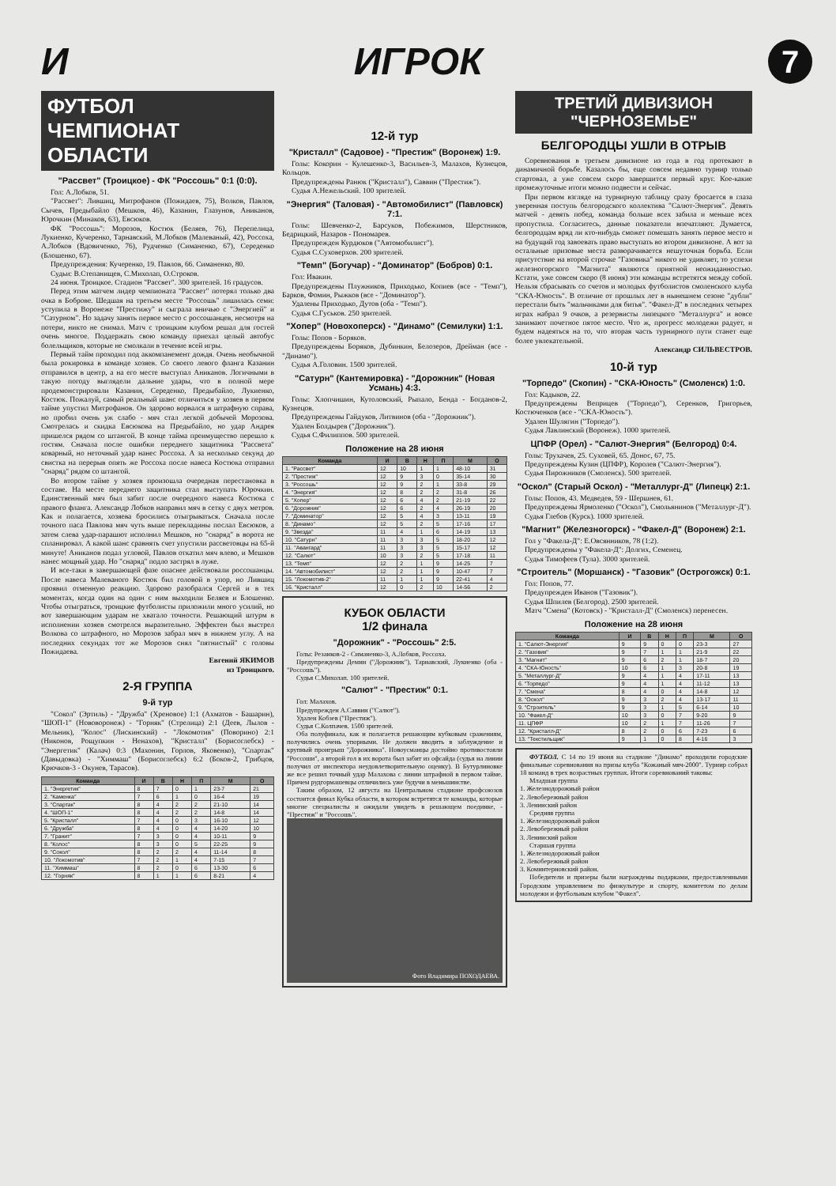И ИГРОК 7
ФУТБОЛ ЧЕМПИОНАТ ОБЛАСТИ
"Рассвет" (Троицкое) - ФК "Россошь" 0:1 (0:0).
Гол: А.Лобков, 51.
"Рассвет": Лившиц, Митрофанов (Пожидаев, 75), Волков, Павлов, Сычев, Предыбайло (Мешков, 46), Казанин, Глазунов, Аниканов, Юрочкин (Минаков, 63), Евсюков.
ФК "Россошь": Морозов, Костюк (Беляев, 76), Перепелица, Лукиенко, Кучеренко, Тарнавский, М.Лобков (Малеваный, 42), Россоха, А.Лобков (Вдовиченко, 76), Рудченко (Симаненко, 67), Середенко (Блошенко, 67).
Предупреждения: Кучеренко, 19. Павлов, 66. Симаненко, 80.
Судьи: В.Степанищев, С.Михолап, О.Строков.
24 июня. Троицкое. Стадион "Рассвет". 300 зрителей. 16 градусов.
Перед этим матчем лидер чемпионата "Рассвет" потерял только два очка в Боброве. Шедшая на третьем месте "Россошь" лишилась семи: уступила в Воронеже "Престижу" и сыграла вничью с "Энергией" и "Сатурном". Но задачу занять первое место с россошанцев, несмотря на потери, никто не снимал. Матч с троицким клубом решал для гостей очень многое. Поддержать свою команду приехал целый автобус болельщиков, которые не смолкали в течение всей игры.
Первый тайм проходил под аккомпанемент дождя. Очень необычной была рокировка в команде хозяев. Со своего левого фланга Казанин отправился в центр, а на его месте выступал Аниканов. Логичными в такую погоду выглядели дальние удары, что в полной мере продемонстрировали Казанин, Середенко, Предыбайло, Лукиенко, Костюк. Пожалуй, самый реальный шанс отличиться у хозяев в первом тайме упустил Митрофанов. Он здорово ворвался в штрафную справа, но пробил очень уж слабо - мяч стал легкой добычей Морозова. Смотрелась и скидка Евсюкова на Предыбайло, но удар Андрея пришелся рядом со штангой. В конце тайма преимущество перешло к гостям. Сначала после ошибки переднего защитника "Рассвета" коварный, но неточный удар нанес Россоха. А за несколько секунд до свистка на перерыв опять же Россоха после навеса Костюка отправил "снаряд" рядом со штангой.
Во втором тайме у хозяев произошла очередная перестановка в составе. На месте переднего защитника стал выступать Юрочкин. Единственный мяч был забит после очередного навеса Костюка с правого фланга. Александр Лобков направил мяч в сетку с двух метров. Как и полагается, хозяева бросились отыгрываться. Сначала после точного паса Павлова мяч чуть выше перекладины послал Евсюков, а затем слева удар-парашют исполнил Мешков, но "снаряд" в ворота не спланировал. А какой шанс сравнять счет упустили рассветовцы на 65-й минуте! Аниканов подал угловой, Павлов откатил мяч влево, и Мешков нанес мощный удар. Но "снаряд" подло застрял в луже.
И все-таки в завершающей фазе опаснее действовали россошанцы. После навеса Малеваного Костюк бил головой в упор, но Лившиц проявил отменную реакцию. Здорово разобрался Сергей и в тех моментах, когда один на один с ним выходили Беляев и Блошенко. Чтобы отыграться, троицкие футболисты приложили много усилий, но вот завершающим ударам не хватало точности. Решающий штурм в исполнении хозяев смотрелся выразительно. Эффектен был выстрел Волкова со штрафного, но Морозов забрал мяч в нижнем углу. А на последних секундах тот же Морозов снял "пятнистый" с головы Пожидаева.
Евгений ЯКИМОВ
из Троицкого.
2-Я ГРУППА
9-й тур
"Сокол" (Эртиль) - "Дружба" (Хреновое) 1:1 (Ахматов - Башарин), "ШОП-1" (Нововоронеж) - "Горняк" (Стрелица) 2:1 (Деев, Лылов - Мельник), "Колос" (Лискинский) - "Локомотив" (Поворино) 2:1 (Никонов, Рощупкин - Ненахов), "Кристалл" (Борисоглебск) - "Энергетик" (Калач) 0:3 (Махонин, Горлов, Яковенко), "Спартак" (Давыдовка) - "Химмаш" (Борисоглебск) 6:2 (Боков-2, Грибцов, Крючков-3 - Окунев, Тарасов).
| Команда | И | В | Н | П | М | О |
| --- | --- | --- | --- | --- | --- | --- |
| 1. "Энергетик" | 8 | 7 | 0 | 1 | 23-7 | 21 |
| 2. "Каменка" | 7 | 6 | 1 | 0 | 16-4 | 19 |
| 3. "Спартак" | 8 | 4 | 2 | 2 | 21-10 | 14 |
| 4. "ШОП-1" | 8 | 4 | 2 | 2 | 14-8 | 14 |
| 5. "Кристалл" | 7 | 4 | 0 | 3 | 16-10 | 12 |
| 6. "Дружба" | 8 | 4 | 0 | 4 | 14-20 | 10 |
| 7. "Гранит" | 7 | 3 | 0 | 4 | 10-11 | 9 |
| 8. "Колос" | 8 | 3 | 0 | 5 | 22-25 | 9 |
| 9. "Сокол" | 8 | 2 | 2 | 4 | 11-14 | 8 |
| 10. "Локомотив" | 7 | 2 | 1 | 4 | 7-15 | 7 |
| 11. "Химмаш" | 8 | 2 | 0 | 6 | 13-30 | 6 |
| 12. "Горняк" | 8 | 1 | 1 | 6 | 8-21 | 4 |
12-й тур
"Кристалл" (Садовое) - "Престиж" (Воронеж) 1:9.
Голы: Кокорин - Кулешенко-3, Васильев-3, Малахов, Кузнецов, Кольцов.
Предупреждены Ранюк ("Кристалл"), Саввин ("Престиж").
Судья А.Нежельский. 100 зрителей.
"Энергия" (Таловая) - "Автомобилист" (Павловск) 7:1.
Голы: Шевченко-2, Барсуков, Побежимов, Шерстников, Бедрицкий, Назаров - Пономарев.
Предупрежден Курдюков ("Автомобилист").
Судья С.Суховерхов. 200 зрителей.
"Темп" (Богучар) - "Доминатор" (Бобров) 0:1.
Гол: Ивакин.
Предупреждены Плужников, Приходько, Копиев (все - "Темп"), Барков, Фомин, Рыжков (все - "Доминатор").
Удалены Приходько, Дутов (оба - "Темп").
Судья С.Гуськов. 250 зрителей.
"Хопер" (Новохоперск) - "Динамо" (Семилуки) 1:1.
Голы: Попов - Боряков.
Предупреждены Боряков, Дубинкин, Белозеров, Дрейман (все - "Динамо").
Судья А.Головин. 1500 зрителей.
"Сатурн" (Кантемировка) - "Дорожник" (Новая Усмань) 4:3.
Голы: Хлопчишин, Кутоловский, Рыпало, Бенда - Богданов-2, Кузнецов.
Предупреждены Гайдуков, Литвинов (оба - "Дорожник").
Удален Болдырев ("Дорожник").
Судья С.Филиппов. 500 зрителей.
Положение на 28 июня
| Команда | И | В | Н | П | М | О |
| --- | --- | --- | --- | --- | --- | --- |
| 1. "Рассвет" | 12 | 10 | 1 | 1 | 48-10 | 31 |
| 2. "Престиж" | 12 | 9 | 3 | 0 | 35-14 | 30 |
| 3. "Россошь" | 12 | 9 | 2 | 1 | 33-8 | 29 |
| 4. "Энергия" | 12 | 8 | 2 | 2 | 31-8 | 26 |
| 5. "Хопер" | 12 | 6 | 4 | 2 | 21-19 | 22 |
| 6. "Дорожник" | 12 | 6 | 2 | 4 | 26-19 | 20 |
| 7. "Доминатор" | 12 | 5 | 4 | 3 | 13-11 | 19 |
| 8. "Динамо" | 12 | 5 | 2 | 5 | 17-16 | 17 |
| 9. "Звезда" | 11 | 4 | 1 | 6 | 14-19 | 13 |
| 10. "Сатурн" | 11 | 3 | 3 | 5 | 18-20 | 12 |
| 11. "Авангард" | 11 | 3 | 3 | 5 | 15-17 | 12 |
| 12. "Салют" | 10 | 3 | 2 | 5 | 17-18 | 11 |
| 13. "Темп" | 12 | 2 | 1 | 9 | 14-25 | 7 |
| 14. "Автомобилист" | 12 | 2 | 1 | 9 | 10-47 | 7 |
| 15. "Локомотив-2" | 11 | 1 | 1 | 9 | 22-41 | 4 |
| 16. "Кристалл" | 12 | 0 | 2 | 10 | 14-56 | 2 |
КУБОК ОБЛАСТИ
1/2 финала
"Дорожник" - "Россошь" 2:5.
Голы: Резанков-2 - Симаненко-3, А.Лобков, Россоха.
Предупреждены Демин ("Дорожник"), Тарнавский, Лукиенко (оба - "Россошь").
Судья С.Михолап. 100 зрителей.
"Салют" - "Престиж" 0:1.
Гол: Малахов.
Предупрежден А.Саввин ("Салют").
Удален Кобзев ("Престиж").
Судья С.Колпачев. 1500 зрителей.
Оба полуфинала, как и полагается решающим кубковым сражениям, получились очень упорными. Не должен вводить в заблуждение и крупный проигрыш "Дорожника". Новоусманцы достойно противостояли "Россоши", а второй гол в их ворота был забит из офсайда (судья на линии получил от инспектора неудовлетворительную оценку). В Бутурлиновке же все решил точный удар Малахова с линии штрафной в первом тайме. Причем рудгормашевцы отличились уже будучи в меньшинстве.
Таким образом, 12 августа на Центральном стадионе профсоюзов состоится финал Кубка области, в котором встретятся те команды, которые многие специалисты и ожидали увидеть в решающем поединке, - "Престиж" и "Россошь".
Фото Владимира ПОХОДАЕВА.
ТРЕТИЙ ДИВИЗИОН
"ЧЕРНОЗЕМЬЕ"
БЕЛГОРОДЦЫ УШЛИ В ОТРЫВ
Соревнования в третьем дивизионе из года в год протекают в динамичной борьбе. Казалось бы, еще совсем недавно турнир только стартовал, а уже совсем скоро завершится первый круг. Кое-какие промежуточные итоги можно подвести и сейчас.
При первом взгляде на турнирную таблицу сразу бросается в глаза уверенная поступь белгородского коллектива "Салют-Энергия". Девять матчей - девять побед, команда больше всех забила и меньше всех пропустила. Согласитесь, данные показатели впечатляют. Думается, белгородцам вряд ли кто-нибудь сможет помешать занять первое место и на будущий год завоевать право выступать во втором дивизионе. А вот за остальные призовые места разворачивается нешуточная борьба. Если присутствие на второй строчке "Газовика" никого не удивляет, то успехи железногорского "Магнита" являются приятной неожиданностью. Кстати, уже совсем скоро (8 июня) эти команды встретятся между собой. Нельзя сбрасывать со счетов и молодых футболистов смоленского клуба "СКА-Юность". В отличие от прошлых лет в нынешнем сезоне "дубли" перестали быть "мальчиками для битья". "Факел-Д" в последних четырех играх набрал 9 очков, а резервисты липецкого "Металлурга" и вовсе занимают почетное пятое место. Что ж, прогресс молодежи радует, и будем надеяться на то, что вторая часть турнирного пути станет еще более увлекательной.
Александр СИЛЬВЕСТРОВ.
10-й тур
"Торпедо" (Скопин) - "СКА-Юность" (Смоленск) 1:0.
Гол: Кадыков, 22.
Предупреждены Веприцев ("Торпедо"), Серенков, Григорьев, Костюченков (все - "СКА-Юность").
Удален Шулягин ("Торпедо").
Судья Лавлинский (Воронеж). 1000 зрителей.
ЦПФР (Орел) - "Салют-Энергия" (Белгород) 0:4.
Голы: Трухачев, 25. Суховей, 65. Донос, 67, 75.
Предупреждены Кузин (ЦПФР), Королев ("Салют-Энергия").
Судья Пирожников (Смоленск). 500 зрителей.
"Оскол" (Старый Оскол) - "Металлург-Д" (Липецк) 2:1.
Голы: Попов, 43. Медведев, 59 - Шершнев, 61.
Предупреждены Ярмоленко ("Оскол"), Смольянинов ("Металлург-Д").
Судья Глебов (Курск). 1000 зрителей.
"Магнит" (Железногорск) - "Факел-Д" (Воронеж) 2:1.
Гол у "Факела-Д": Е.Овсянников, 78 (1:2).
Предупреждены у "Факела-Д": Долгих, Семенец.
Судья Тимофеев (Тула). 3000 зрителей.
"Строитель" (Моршанск) - "Газовик" (Острогожск) 0:1.
Гол: Попов, 77.
Предупрежден Иванов ("Газовик").
Судья Шпилев (Белгород). 2500 зрителей.
Матч "Смена" (Котовск) - "Кристалл-Д" (Смоленск) перенесен.
Положение на 28 июня
| Команда | И | В | Н | П | М | О |
| --- | --- | --- | --- | --- | --- | --- |
| 1. "Салют-Энергия" | 9 | 9 | 0 | 0 | 23-3 | 27 |
| 2. "Газовик" | 9 | 7 | 1 | 1 | 21-9 | 22 |
| 3. "Магнит" | 9 | 6 | 2 | 1 | 18-7 | 20 |
| 4. "СКА-Юность" | 10 | 6 | 1 | 3 | 20-8 | 19 |
| 5. "Металлург-Д" | 9 | 4 | 1 | 4 | 17-11 | 13 |
| 6. "Торпедо" | 9 | 4 | 1 | 4 | 11-12 | 13 |
| 7. "Смена" | 8 | 4 | 0 | 4 | 14-8 | 12 |
| 8. "Оскол" | 9 | 3 | 2 | 4 | 13-17 | 11 |
| 9. "Строитель" | 9 | 3 | 1 | 5 | 6-14 | 10 |
| 10. "Факел-Д" | 10 | 3 | 0 | 7 | 9-20 | 9 |
| 11. ЦПФР | 10 | 2 | 1 | 7 | 11-26 | 7 |
| 12. "Кристалл-Д" | 8 | 2 | 0 | 6 | 7-23 | 6 |
| 13. "Текстильщик" | 9 | 1 | 0 | 8 | 4-16 | 3 |
ФУТБОЛ. С 14 по 19 июня на стадионе "Динамо" проходили городские финальные соревнования на призы клуба "Кожаный мяч-2000". Турнир собрал 18 команд в трех возрастных группах. Итоги соревнований таковы:
Младшая группа
1. Железнодорожный район
2. Левобережный район
3. Ленинский район
Средняя группа
1. Железнодорожный район
2. Левобережный район
3. Ленинский район
Старшая группа
1. Железнодорожный район
2. Левобережный район
3. Коминтерновский район.
Победители и призеры были награждены подарками, предоставленными Городским управлением по физкультуре и спорту, комитетом по делам молодежи и футбольным клубом "Факел".